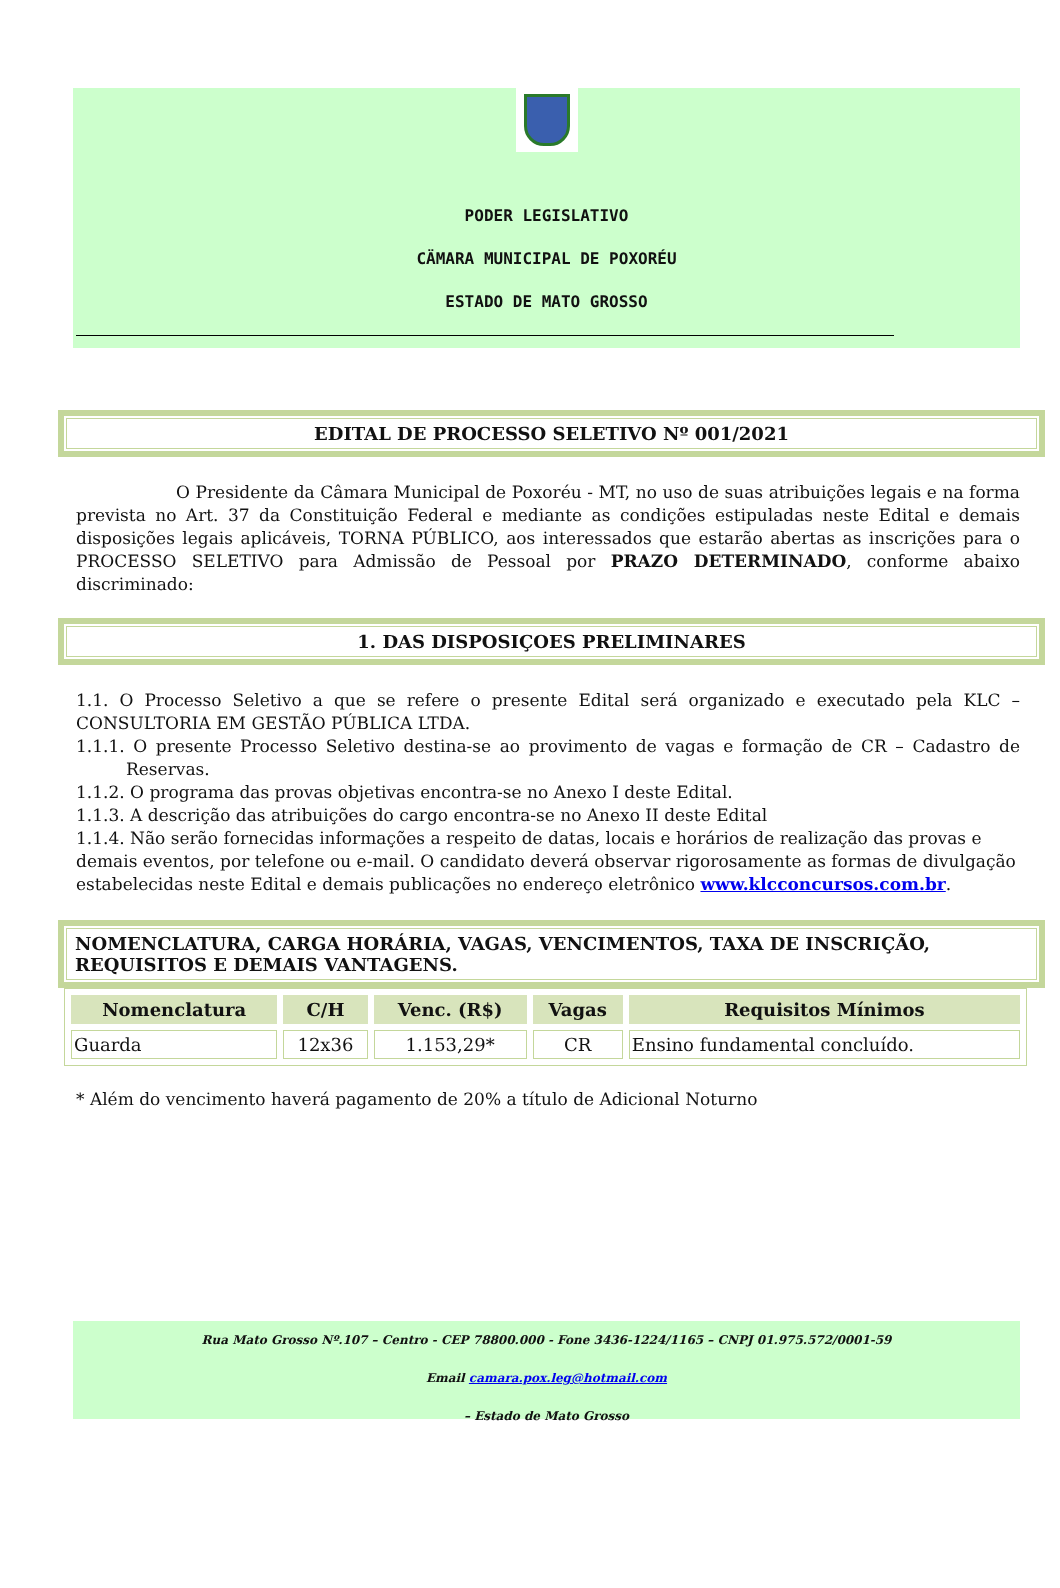PODER LEGISLATIVO
CÄMARA MUNICIPAL DE POXORÉU
ESTADO DE MATO GROSSO
EDITAL DE PROCESSO SELETIVO Nº 001/2021
O Presidente da Câmara Municipal de Poxoréu - MT, no uso de suas atribuições legais e na forma prevista no Art. 37 da Constituição Federal e mediante as condições estipuladas neste Edital e demais disposições legais aplicáveis, TORNA PÚBLICO, aos interessados que estarão abertas as inscrições para o PROCESSO SELETIVO para Admissão de Pessoal por PRAZO DETERMINADO, conforme abaixo discriminado:
1. DAS DISPOSIÇOES PRELIMINARES
1.1. O Processo Seletivo a que se refere o presente Edital será organizado e executado pela KLC – CONSULTORIA EM GESTÃO PÚBLICA LTDA.
1.1.1. O presente Processo Seletivo destina-se ao provimento de vagas e formação de CR – Cadastro de Reservas.
1.1.2. O programa das provas objetivas encontra-se no Anexo I deste Edital.
1.1.3. A descrição das atribuições do cargo encontra-se no Anexo II deste Edital
1.1.4. Não serão fornecidas informações a respeito de datas, locais e horários de realização das provas e demais eventos, por telefone ou e-mail. O candidato deverá observar rigorosamente as formas de divulgação estabelecidas neste Edital e demais publicações no endereço eletrônico www.klcconcursos.com.br.
NOMENCLATURA, CARGA HORÁRIA, VAGAS, VENCIMENTOS, TAXA DE INSCRIÇÃO, REQUISITOS E DEMAIS VANTAGENS.
| Nomenclatura | C/H | Venc. (R$) | Vagas | Requisitos Mínimos |
| --- | --- | --- | --- | --- |
| Guarda | 12x36 | 1.153,29* | CR | Ensino fundamental concluído. |
* Além do vencimento haverá pagamento de 20% a título de Adicional Noturno
Rua Mato Grosso Nº.107 – Centro - CEP 78800.000 - Fone 3436-1224/1165 – CNPJ 01.975.572/0001-59
Email camara.pox.leg@hotmail.com
– Estado de Mato Grosso